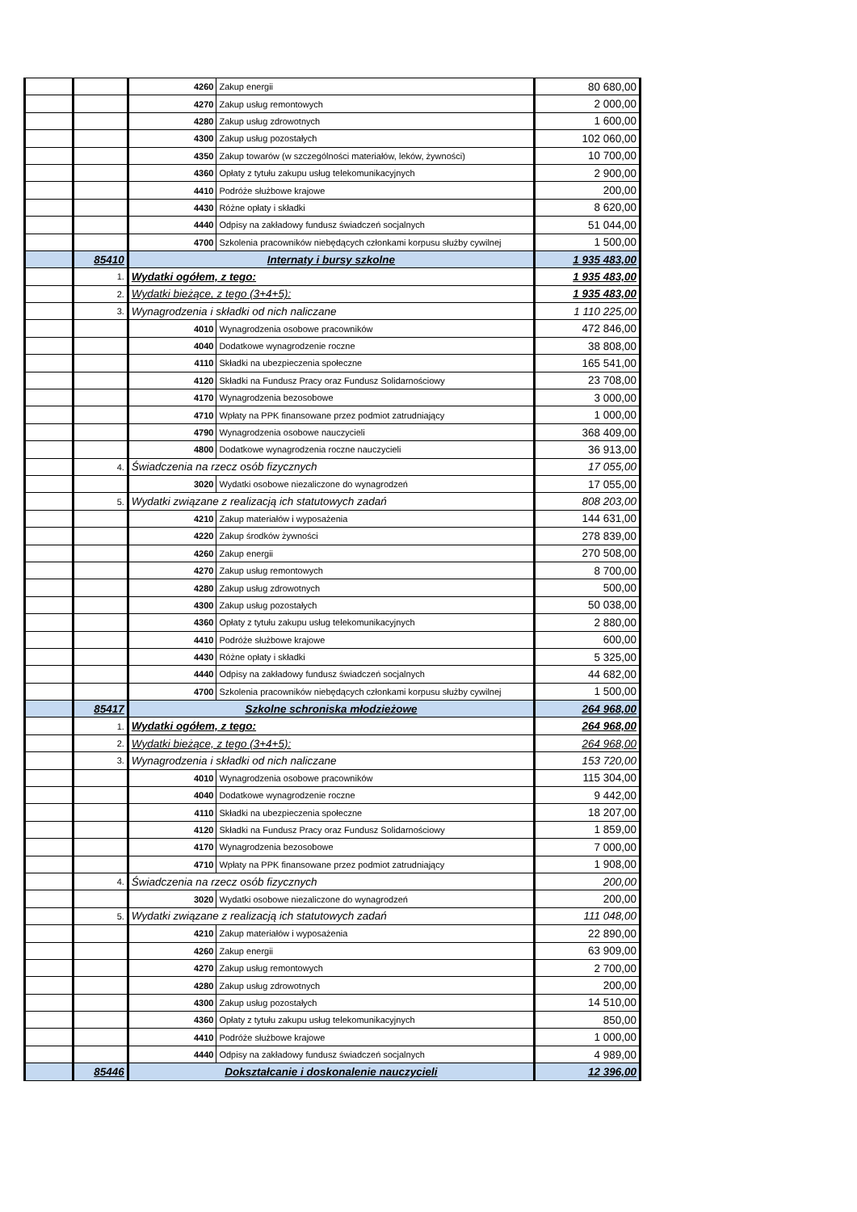| | | 4260 | Zakup energii | 80 680,00 |
| | | 4270 | Zakup usług remontowych | 2 000,00 |
| | | 4280 | Zakup usług zdrowotnych | 1 600,00 |
| | | 4300 | Zakup usług pozostałych | 102 060,00 |
| | | 4350 | Zakup towarów (w szczególności materiałów, leków, żywności) | 10 700,00 |
| | | 4360 | Opłaty z tytułu zakupu usług telekomunikacyjnych | 2 900,00 |
| | | 4410 | Podróże służbowe krajowe | 200,00 |
| | | 4430 | Różne opłaty i składki | 8 620,00 |
| | | 4440 | Odpisy na zakładowy fundusz świadczeń socjalnych | 51 044,00 |
| | | 4700 | Szkolenia pracowników niebędących członkami korpusu służby cywilnej | 1 500,00 |
| | 85410 | Internaty i bursy szkolne | | 1 935 483,00 |
| | 1. | Wydatki ogółem, z tego: | | 1 935 483,00 |
| | 2. | Wydatki bieżące, z tego (3+4+5): | | 1 935 483,00 |
| | 3. | Wynagrodzenia i składki od nich naliczane | | 1 110 225,00 |
| | | 4010 | Wynagrodzenia osobowe pracowników | 472 846,00 |
| | | 4040 | Dodatkowe wynagrodzenie roczne | 38 808,00 |
| | | 4110 | Składki na ubezpieczenia społeczne | 165 541,00 |
| | | 4120 | Składki na Fundusz Pracy oraz Fundusz Solidarnościowy | 23 708,00 |
| | | 4170 | Wynagrodzenia bezosobowe | 3 000,00 |
| | | 4710 | Wpłaty na PPK finansowane przez podmiot zatrudniający | 1 000,00 |
| | | 4790 | Wynagrodzenia osobowe nauczycieli | 368 409,00 |
| | | 4800 | Dodatkowe wynagrodzenia roczne nauczycieli | 36 913,00 |
| | 4. | Świadczenia na rzecz osób fizycznych | | 17 055,00 |
| | | 3020 | Wydatki osobowe niezaliczone do wynagrodzeń | 17 055,00 |
| | 5. | Wydatki związane z realizacją ich statutowych zadań | | 808 203,00 |
| | | 4210 | Zakup materiałów i wyposażenia | 144 631,00 |
| | | 4220 | Zakup środków żywności | 278 839,00 |
| | | 4260 | Zakup energii | 270 508,00 |
| | | 4270 | Zakup usług remontowych | 8 700,00 |
| | | 4280 | Zakup usług zdrowotnych | 500,00 |
| | | 4300 | Zakup usług pozostałych | 50 038,00 |
| | | 4360 | Opłaty z tytułu zakupu usług telekomunikacyjnych | 2 880,00 |
| | | 4410 | Podróże służbowe krajowe | 600,00 |
| | | 4430 | Różne opłaty i składki | 5 325,00 |
| | | 4440 | Odpisy na zakładowy fundusz świadczeń socjalnych | 44 682,00 |
| | | 4700 | Szkolenia pracowników niebędących członkami korpusu służby cywilnej | 1 500,00 |
| | 85417 | Szkolne schroniska młodzieżowe | | 264 968,00 |
| | 1. | Wydatki ogółem, z tego: | | 264 968,00 |
| | 2. | Wydatki bieżące, z tego (3+4+5): | | 264 968,00 |
| | 3. | Wynagrodzenia i składki od nich naliczane | | 153 720,00 |
| | | 4010 | Wynagrodzenia osobowe pracowników | 115 304,00 |
| | | 4040 | Dodatkowe wynagrodzenie roczne | 9 442,00 |
| | | 4110 | Składki na ubezpieczenia społeczne | 18 207,00 |
| | | 4120 | Składki na Fundusz Pracy oraz Fundusz Solidarnościowy | 1 859,00 |
| | | 4170 | Wynagrodzenia bezosobowe | 7 000,00 |
| | | 4710 | Wpłaty na PPK finansowane przez podmiot zatrudniający | 1 908,00 |
| | 4. | Świadczenia na rzecz osób fizycznych | | 200,00 |
| | | 3020 | Wydatki osobowe niezaliczone do wynagrodzeń | 200,00 |
| | 5. | Wydatki związane z realizacją ich statutowych zadań | | 111 048,00 |
| | | 4210 | Zakup materiałów i wyposażenia | 22 890,00 |
| | | 4260 | Zakup energii | 63 909,00 |
| | | 4270 | Zakup usług remontowych | 2 700,00 |
| | | 4280 | Zakup usług zdrowotnych | 200,00 |
| | | 4300 | Zakup usług pozostałych | 14 510,00 |
| | | 4360 | Opłaty z tytułu zakupu usług telekomunikacyjnych | 850,00 |
| | | 4410 | Podróże służbowe krajowe | 1 000,00 |
| | | 4440 | Odpisy na zakładowy fundusz świadczeń socjalnych | 4 989,00 |
| | 85446 | Dokształcanie i doskonalenie nauczycieli | | 12 396,00 |